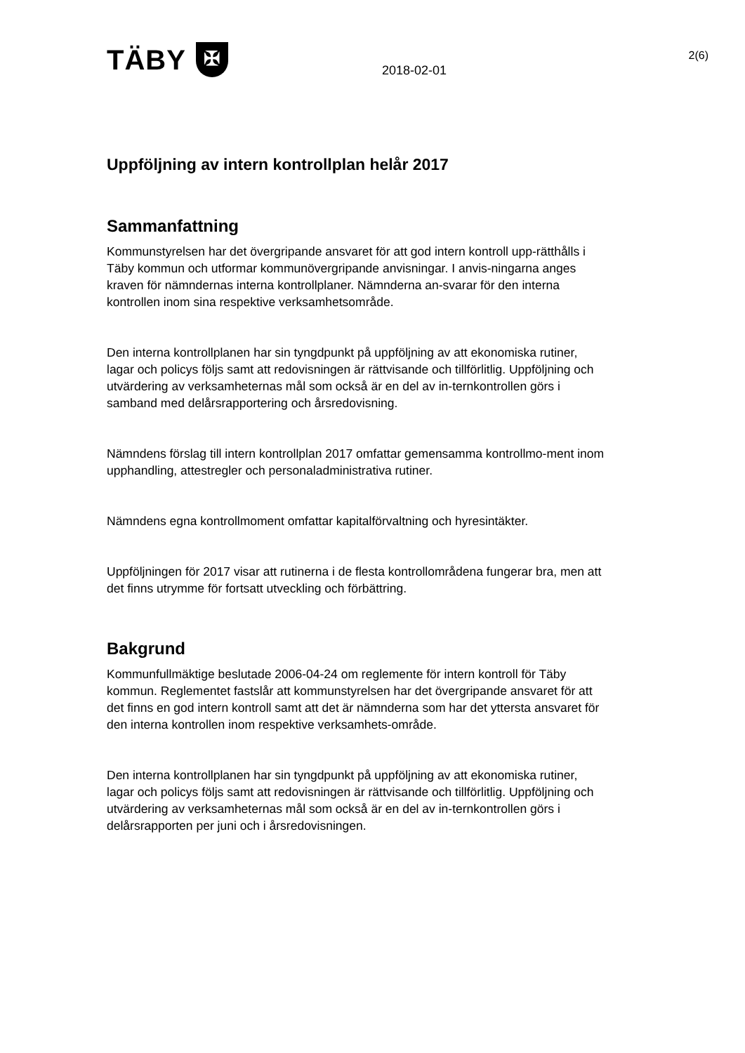TÄBY ✠
2018-02-01
2(6)
Uppföljning av intern kontrollplan helår 2017
Sammanfattning
Kommunstyrelsen har det övergripande ansvaret för att god intern kontroll upp-rätthålls i Täby kommun och utformar kommunövergripande anvisningar. I anvis-ningarna anges kraven för nämndernas interna kontrollplaner. Nämnderna an-svarar för den interna kontrollen inom sina respektive verksamhetsområde.
Den interna kontrollplanen har sin tyngdpunkt på uppföljning av att ekonomiska rutiner, lagar och policys följs samt att redovisningen är rättvisande och tillförlitlig. Uppföljning och utvärdering av verksamheternas mål som också är en del av in-ternkontrollen görs i samband med delårsrapportering och årsredovisning.
Nämndens förslag till intern kontrollplan 2017 omfattar gemensamma kontrollmo-ment inom upphandling, attestregler och personaladministrativa rutiner.
Nämndens egna kontrollmoment omfattar kapitalförvaltning och hyresintäkter.
Uppföljningen för 2017 visar att rutinerna i de flesta kontrollområdena fungerar bra, men att det finns utrymme för fortsatt utveckling och förbättring.
Bakgrund
Kommunfullmäktige beslutade 2006-04-24 om reglemente för intern kontroll för Täby kommun. Reglementet fastslår att kommunstyrelsen har det övergripande ansvaret för att det finns en god intern kontroll samt att det är nämnderna som har det yttersta ansvaret för den interna kontrollen inom respektive verksamhets-område.
Den interna kontrollplanen har sin tyngdpunkt på uppföljning av att ekonomiska rutiner, lagar och policys följs samt att redovisningen är rättvisande och tillförlitlig. Uppföljning och utvärdering av verksamheternas mål som också är en del av in-ternkontrollen görs i delårsrapporten per juni och i årsredovisningen.